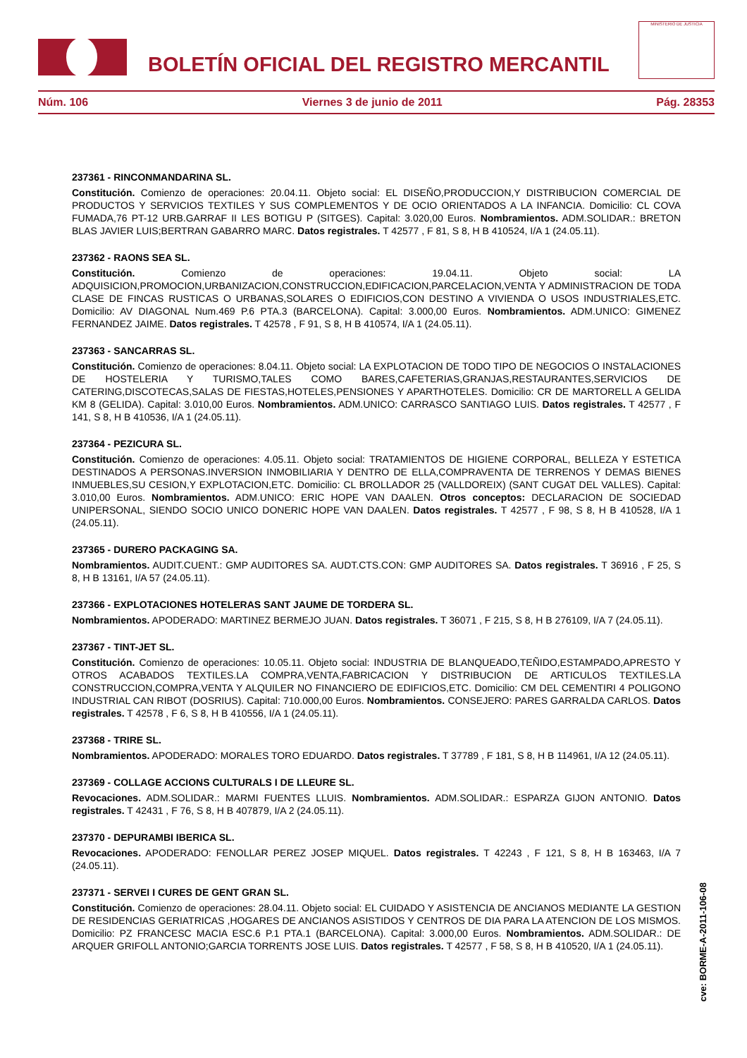BOLETÍN OFICIAL DEL REGISTRO MERCANTIL
MINISTERIO DE JUSTICIA
Núm. 106 Viernes 3 de junio de 2011 Pág. 28353
237361 - RINCONMANDARINA SL.
Constitución. Comienzo de operaciones: 20.04.11. Objeto social: EL DISEÑO,PRODUCCION,Y DISTRIBUCION COMERCIAL DE PRODUCTOS Y SERVICIOS TEXTILES Y SUS COMPLEMENTOS Y DE OCIO ORIENTADOS A LA INFANCIA. Domicilio: CL COVA FUMADA,76 PT-12 URB.GARRAF II LES BOTIGU P (SITGES). Capital: 3.020,00 Euros. Nombramientos. ADM.SOLIDAR.: BRETON BLAS JAVIER LUIS;BERTRAN GABARRO MARC. Datos registrales. T 42577 , F 81, S 8, H B 410524, I/A 1 (24.05.11).
237362 - RAONS SEA SL.
Constitución. Comienzo de operaciones: 19.04.11. Objeto social: LA ADQUISICION,PROMOCION,URBANIZACION,CONSTRUCCION,EDIFICACION,PARCELACION,VENTA Y ADMINISTRACION DE TODA CLASE DE FINCAS RUSTICAS O URBANAS,SOLARES O EDIFICIOS,CON DESTINO A VIVIENDA O USOS INDUSTRIALES,ETC. Domicilio: AV DIAGONAL Num.469 P.6 PTA.3 (BARCELONA). Capital: 3.000,00 Euros. Nombramientos. ADM.UNICO: GIMENEZ FERNANDEZ JAIME. Datos registrales. T 42578 , F 91, S 8, H B 410574, I/A 1 (24.05.11).
237363 - SANCARRAS SL.
Constitución. Comienzo de operaciones: 8.04.11. Objeto social: LA EXPLOTACION DE TODO TIPO DE NEGOCIOS O INSTALACIONES DE HOSTELERIA Y TURISMO,TALES COMO BARES,CAFETERIAS,GRANJAS,RESTAURANTES,SERVICIOS DE CATERING,DISCOTECAS,SALAS DE FIESTAS,HOTELES,PENSIONES Y APARTHOTELES. Domicilio: CR DE MARTORELL A GELIDA KM 8 (GELIDA). Capital: 3.010,00 Euros. Nombramientos. ADM.UNICO: CARRASCO SANTIAGO LUIS. Datos registrales. T 42577 , F 141, S 8, H B 410536, I/A 1 (24.05.11).
237364 - PEZICURA SL.
Constitución. Comienzo de operaciones: 4.05.11. Objeto social: TRATAMIENTOS DE HIGIENE CORPORAL, BELLEZA Y ESTETICA DESTINADOS A PERSONAS.INVERSION INMOBILIARIA Y DENTRO DE ELLA,COMPRAVENTA DE TERRENOS Y DEMAS BIENES INMUEBLES,SU CESION,Y EXPLOTACION,ETC. Domicilio: CL BROLLADOR 25 (VALLDOREIX) (SANT CUGAT DEL VALLES). Capital: 3.010,00 Euros. Nombramientos. ADM.UNICO: ERIC HOPE VAN DAALEN. Otros conceptos: DECLARACION DE SOCIEDAD UNIPERSONAL, SIENDO SOCIO UNICO DONERIC HOPE VAN DAALEN. Datos registrales. T 42577 , F 98, S 8, H B 410528, I/A 1 (24.05.11).
237365 - DURERO PACKAGING SA.
Nombramientos. AUDIT.CUENT.: GMP AUDITORES SA. AUDT.CTS.CON: GMP AUDITORES SA. Datos registrales. T 36916 , F 25, S 8, H B 13161, I/A 57 (24.05.11).
237366 - EXPLOTACIONES HOTELERAS SANT JAUME DE TORDERA SL.
Nombramientos. APODERADO: MARTINEZ BERMEJO JUAN. Datos registrales. T 36071 , F 215, S 8, H B 276109, I/A 7 (24.05.11).
237367 - TINT-JET SL.
Constitución. Comienzo de operaciones: 10.05.11. Objeto social: INDUSTRIA DE BLANQUEADO,TEÑIDO,ESTAMPADO,APRESTO Y OTROS ACABADOS TEXTILES.LA COMPRA,VENTA,FABRICACION Y DISTRIBUCION DE ARTICULOS TEXTILES.LA CONSTRUCCION,COMPRA,VENTA Y ALQUILER NO FINANCIERO DE EDIFICIOS,ETC. Domicilio: CM DEL CEMENTIRI 4 POLIGONO INDUSTRIAL CAN RIBOT (DOSRIUS). Capital: 710.000,00 Euros. Nombramientos. CONSEJERO: PARES GARRALDA CARLOS. Datos registrales. T 42578 , F 6, S 8, H B 410556, I/A 1 (24.05.11).
237368 - TRIRE SL.
Nombramientos. APODERADO: MORALES TORO EDUARDO. Datos registrales. T 37789 , F 181, S 8, H B 114961, I/A 12 (24.05.11).
237369 - COLLAGE ACCIONS CULTURALS I DE LLEURE SL.
Revocaciones. ADM.SOLIDAR.: MARMI FUENTES LLUIS. Nombramientos. ADM.SOLIDAR.: ESPARZA GIJON ANTONIO. Datos registrales. T 42431 , F 76, S 8, H B 407879, I/A 2 (24.05.11).
237370 - DEPURAMBI IBERICA SL.
Revocaciones. APODERADO: FENOLLAR PEREZ JOSEP MIQUEL. Datos registrales. T 42243 , F 121, S 8, H B 163463, I/A 7 (24.05.11).
237371 - SERVEI I CURES DE GENT GRAN SL.
Constitución. Comienzo de operaciones: 28.04.11. Objeto social: EL CUIDADO Y ASISTENCIA DE ANCIANOS MEDIANTE LA GESTION DE RESIDENCIAS GERIATRICAS ,HOGARES DE ANCIANOS ASISTIDOS Y CENTROS DE DIA PARA LA ATENCION DE LOS MISMOS. Domicilio: PZ FRANCESC MACIA ESC.6 P.1 PTA.1 (BARCELONA). Capital: 3.000,00 Euros. Nombramientos. ADM.SOLIDAR.: DE ARQUER GRIFOLL ANTONIO;GARCIA TORRENTS JOSE LUIS. Datos registrales. T 42577 , F 58, S 8, H B 410520, I/A 1 (24.05.11).
cve: BORME-A-2011-106-08